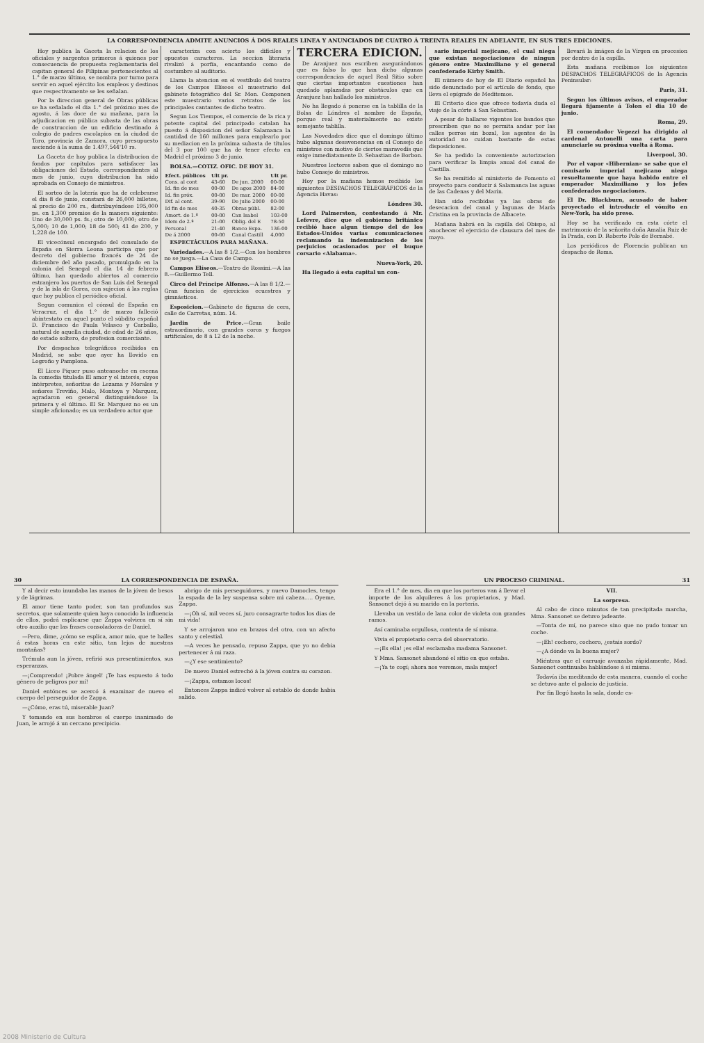LA CORRESPONDENCIA ADMITE ANUNCIOS Á DOS REALES LINEA Y ANUNCIADOS DE CUATRO Á TREINTA REALES EN ADELANTE, EN SUS TRES EDICIONES.
Hoy publica la Gaceta la relacion de los oficiales y sargentos primeros á quienes por consecuencia de propuesta reglamentaria del capitan general de Filipinas pertenecientes al 1.° de marzo último, se nombra por turno para servir en aquel ejército los empleos y destinos que respectivamente se les señalan.
Por la direccion general de Obras públicas se ha señalado el dia 1.° del próximo mes de agosto, á las doce de su mañana, para la adjudicacion en pública subasta de las obras de construccion de un edificio destinado á colegio de padres escolapios en la ciudad de Toro, provincia de Zamora, cuyo presupuesto asciende á la suma de 1.497,544'10 rs.
La Gaceta de hoy publica la distribucion de fondos por capítulos para satisfacer las obligaciones del Estado, correspondientes al mes de junio, cuya distribucion ha sido aprobada en Consejo de ministros.
El sorteo de la lotería que ha de celebrarse el dia 8 de junio, constará de 26,000 billetes, al precio de 200 rs., distribuyéndose 195,000 ps. en 1,300 premios de la manera siguiente: Uno de 30,000 ps. fs.; otro de 10,000; otro de 5,000; 10 de 1,000; 18 de 500; 41 de 200, y 1,228 de 100.
El vicecónsul encargado del consulado de España en Sierra Leona participa que por decreto del gobierno francés de 24 de diciembre del año pasado, promulgado en la colonia del Senegal el dia 14 de febrero último, han quedado abiertos al comercio estranjero los puertos de San Luis del Senegal y de la isla de Gorea, con sujecion á las reglas que hoy publica el periódico oficial.
Segun comunica el cónsul de España en Veracruz, el dia 1.° de marzo falleció abintestato en aquel punto el súbdito español D. Francisco de Paula Velasco y Carballo, natural de aquella ciudad, de edad de 26 años, de estado soltero, de profesion comerciante.
Por despachos telegráficos recibidos en Madrid, se sabe que ayer ha llovido en Logroño y Pamplona.
El Liceo Piquer puso anteanoche en escena la comedia titulada El amor y el interés, cuyos intérpretes, señoritas de Lezama y Morales y señores Treviño, Malo, Montoya y Marquez, agradaron en general distinguiéndose la primera y el último. El Sr. Marquez no es un simple aficionado; es un verdadero actor que
caracteriza con acierto los difíciles y opuestos caracteres. La seccion literaria rivalizó á porfía, encantando como de costumbre al auditorio.
Llama la atencion en el vestíbulo del teatro de los Campos Elíseos el muestrario del gabinete fotográfico del Sr. Mon. Componen este muestrario varios retratos de los principales cantantes de dicho teatro.
Segun Los Tiempos, el comercio de la rica y potente capital del principado catalan ha puesto á disposicion del señor Salamanca la cantidad de 160 millones para emplearlo por su mediacion en la próxima subasta de títulos del 3 por 100 que ha de tener efecto en Madrid el próximo 3 de junio.
BOLSA.—COTIZ. OFIC. DE HOY 31.
| Efect. públicos | Ult pr. | | Ult pr. |
| --- | --- | --- | --- |
| Cons. al cont | 43-60 | De jun. 2000 | 00-00 |
| Id. fin de mes | 00-00 | De agos 2000 | 84-00 |
| Id. fin próx. | 00-00 | De mar. 2000 | 00-00 |
| Dif. al cont. | 39-90 | De julio 2000 | 00-00 |
| Id fin de mes | 40-35 | Obras públ. | 82-00 |
| Amort. de 1.ª | 00-00 | Can Isabel | 103-00 |
| Idem de 2.ª | 21-00 | Oblig. del E | 78-50 |
| Personal | 21-40 | Banco Espa. | 136-00 |
| De á 2000 | 00-00 | Canal Castill | 4,000 |
ESPECTÁCULOS PARA MAÑANA.
Variedades.—A las 8 1/2.—Con los hombres no se juega.—La Casa de Campo.
Campos Elíseos.—Teatro de Rossini.—A las 8.—Guillermo Tell.
Circo del Príncipe Alfonso.—A las 8 1/2.—Gran funcion de ejercicios ecuestres y gimnásticos.
Esposicion.—Gabinete de figuras de cera, calle de Carretas, núm. 14.
Jardin de Price.—Gran baile estraordinario, con grandes coros y fuegos artificiales, de 8 á 12 de la noche.
TERCERA EDICION.
De Aranjuez nos escriben asegurándonos que es falso lo que han dicho algunas correspondencias de aquel Real Sitio sobre que ciertas importantes cuestiones han quedado aplazadas por obstáculos que en Aranjuez han hallado los ministros.
No ha llegado á ponerse en la tablilla de la Bolsa de Lóndres el nombre de España, porque real y materialmente no existe semejante tablilla.
Las Novedades dice que el domingo último hubo algunas desavenencias en el Consejo de ministros con motivo de ciertos maravedís que exige inmediatamente D. Sebastian de Borbon.
Nuestros lectores saben que el domingo no hubo Consejo de ministros.
Hoy por la mañana hemos recibido los siguientes DESPACHOS TELEGRÁFICOS de la Agencia Havas:
Lóndres 30.
Lord Palmerston, contestando á Mr. Lefevre, dice que el gobierno británico recibió hace algun tiempo del de los Estados-Unidos varias comunicaciones reclamando la indemnizacion de los perjuicios ocasionados por el buque corsario «Alabama».
Nueva-York, 20.
Ha llegado á esta capital un con-
sario imperial mejicano, el cual niega que existan negociaciones de ningun género entre Maximiliano y el general confederado Kirby Smith.
El número de hoy de El Diario español ha sido denunciado por el artículo de fondo, que lleva el epígrafe de Meditemos.
El Criterio dice que ofrece todavía duda el viaje de la córte á San Sebastian.
A pesar de hallarse vigentes los bandos que prescriben que no se permita andar por las calles perros sin bozal, los agentes de la autoridad no cuidan bastante de estas disposiciones.
Se ha pedido la conveniente autorizacion para verificar la limpia anual del canal de Castilla.
Se ha remitido al ministerio de Fomento el proyecto para conducir á Salamanca las aguas de las Cadenas y del Marin.
Han sido recibidas ya las obras de desecacion del canal y lagunas de María Cristina en la provincia de Albacete.
Mañana habrá en la capilla del Obispo, al anochecer el ejercicio de clausura del mes de mayo.
llevará la imágen de la Vírgen en procesion por dentro de la capilla.
Esta mañana recibimos los siguientes DESPACHOS TELEGRÁFICOS de la Agencia Peninsular:
Paris, 31.
Segun los últimos avisos, el emperador llegará fijamente á Tolon el dia 10 de junio.
Roma, 29.
El comendador Vegezzi ha dirigido al cardenal Antonelli una carta para anunciarle su próxima vuelta á Roma.
Liverpool, 30.
Por el vapor «Hibernian» se sabe que el comisario imperial mejicano niega resueltamente que haya habido entre el emperador Maximiliano y los jefes confederados negociaciones.
El Dr. Blackburn, acusado de haber proyectado el introducir el vómito en New-York, ha sido preso.
Hoy se ha verificado en esta córte el matrimonio de la señorita doña Amalia Ruiz de la Prada, con D. Roberto Polo de Bernabé.
Los periódicos de Florencia publican un despacho de Roma.
30 LA CORRESPONDENCIA DE ESPAÑA.
Y al decir esto inundaba las manos de la jóven de besos y de lágrimas.
El amor tiene tanto poder, son tan profundos sus secretos, que solamente quien haya conocido la influencia de ellos, podrá esplicarse que Zappa volviera en sí sin otro auxilio que las frases consoladoras de Daniel.
—Pero, dime, ¿cómo se esplica, amor mio, que te halles á estas horas en este sitio, tan lejos de nuestras montañas?
Trémula aun la jóven, refirió sus presentimientos, sus esperanzas.
—¡Comprendo! ¡Pobre ángel! ¡Te has espuesto á todo género de peligros por mí!
Daniel entónces se acercó á examinar de nuevo el cuerpo del perseguidor de Zappa.
—¿Cómo, eras tú, miserable Juan?
Y tomando en sus hombros el cuerpo inanimado de Juan, le arrojó á un cercano precipicio.
abrigo de mis perseguidores, y nuevo Damocles, tengo la espada de la ley suspensa sobre mi cabeza..... Oyeme, Zappa.
—¡Oh sí, mil veces sí, juro consagrarte todos los dias de mi vida!
Y se arrojaron uno en brazos del otro, con un afecto santo y celestial.
—A veces he pensado, repuso Zappa, que yo no debia pertenecer á mi raza.
—¿Y ese sentimiento?
De nuevo Daniel estrechó á la jóven contra su corazon.
—¡Zappa, estamos locos!
Entonces Zappa indicó volver al establo de donde habia salido.
UN PROCESO CRIMINAL. 31
Era el 1.° de mes, dia en que los porteros van á llevar el importe de los alquileres á los propietarios, y Mad. Sansonet dejó á su marido en la portería.
Llevaba un vestido de lana color de violeta con grandes ramos.
Así caminaba orgullosa, contenta de sí misma.
Vivia el propietario cerca del observatorio.
—¡Es ella! ¡es ella! esclamaba madama Sansonet.
Y Mma. Sansonet abandonó el sitio en que estaba.
—¡Ya te cogí; ahora nos veremos, mala mujer!
VII.
La sorpresa.
Al cabo de cinco minutos de tan precipitada marcha, Mma. Sansonet se detuvo jadeante.
—Tonta de mí, no parece sino que no pudo tomar un coche.
—¡Eh! cochero, cochero, ¿estais sordo?
—¿A dónde va la buena mujer?
Miéntras que el carruaje avanzaba rápidamente, Mad. Sansonet continuaba hablándose á sí misma.
Todavía iba meditando de esta manera, cuando el coche se detuvo ante el palacio de justicia.
Por fin llegó hasta la sala, donde es-
2008 Ministerio de Cultura